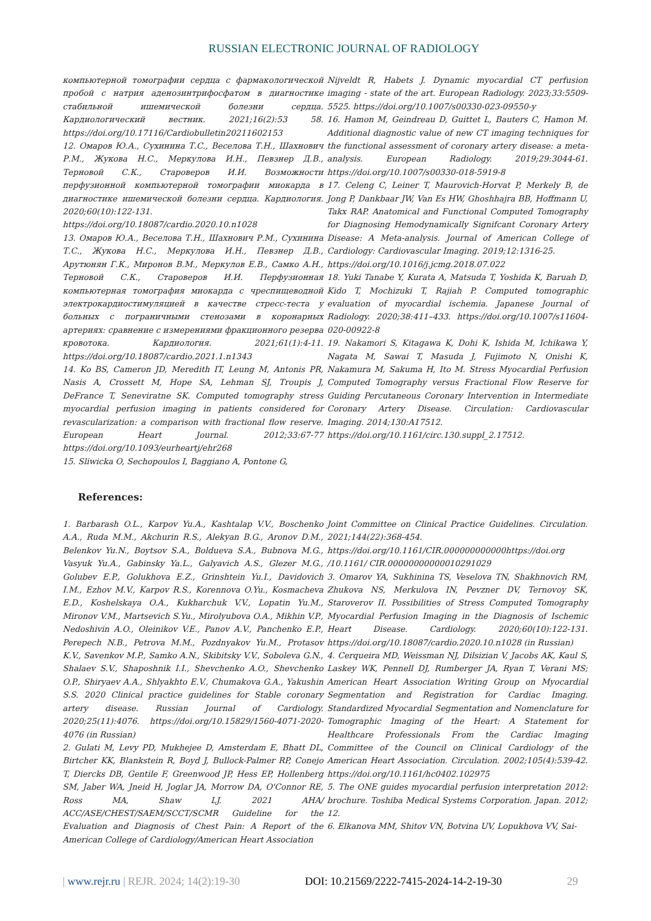RUSSIAN ELECTRONIC JOURNAL OF RADIOLOGY
компьютерной томографии сердца с фармакологической пробой с натрия аденозинтрифосфатом в диагностике стабильной ишемической болезни сердца. Кардиологический вестник. 2021;16(2):53 58. https://doi.org/10.17116/Cardiobulletin20211602153
12. Омаров Ю.А., Сухинина Т.С., Веселова Т.Н., Шахнович Р.М., Жукова Н.С., Меркулова И.Н., Певзнер Д.В., Терновой С.К., Староверов И.И. Возможности перфузионной компьютерной томографии миокарда в диагностике ишемической болезни сердца. Кардиология. 2020;60(10):122-131.
https://doi.org/10.18087/cardio.2020.10.n1028
13. Омаров Ю.А., Веселова Т.Н., Шахнович Р.М., Сухинина Т.С., Жукова Н.С., Меркулова И.Н., Певзнер Д.В., Арутюнян Г.К., Миронов В.М., Меркулов Е.В., Самко А.Н., Терновой С.К., Староверов И.И. Перфузионная компьютерная томография миокарда с чреспищеводной электрокардиостимуляцией в качестве стресс-теста у больных с пограничными стенозами в коронарных артериях: сравнение с измерениями фракционного резерва кровотока. Кардиология. 2021;61(1):4-11. https://doi.org/10.18087/cardio.2021.1.n1343
14. Ko BS, Cameron JD, Meredith IT, Leung M, Antonis PR, Nasis A, Crossett M, Hope SA, Lehman SJ, Troupis J, DeFrance T, Seneviratne SK. Computed tomography stress myocardial perfusion imaging in patients considered for revascularization: a comparison with fractional flow reserve. European Heart Journal. 2012;33:67-77 https://doi.org/10.1093/eurheartj/ehr268
15. Sliwicka O, Sechopoulos I, Baggiano A, Pontone G,
Nijveldt R, Habets J. Dynamic myocardial CT perfusion imaging - state of the art. European Radiology. 2023;33:5509-5525. https://doi.org/10.1007/s00330-023-09550-y
16. Hamon M, Geindreau D, Guittet L, Bauters C, Hamon M. Additional diagnostic value of new CT imaging techniques for the functional assessment of coronary artery disease: a meta-analysis. European Radiology. 2019;29:3044-61. https://doi.org/10.1007/s00330-018-5919-8
17. Celeng C, Leiner T, Maurovich-Horvat P, Merkely B, de Jong P, Dankbaar JW, Van Es HW, Ghoshhajra BB, Hoffmann U, Takx RAP. Anatomical and Functional Computed Tomography for Diagnosing Hemodynamically Signifcant Coronary Artery Disease: A Meta-analysis. Journal of American College of Cardiology: Cardiovascular Imaging. 2019;12:1316-25.
https://doi.org/10.1016/j.jcmg.2018.07.022
18. Yuki Tanabe Y, Kurata A, Matsuda T, Yoshida K, Baruah D, Kido T, Mochizuki T, Rajiah P. Computed tomographic evaluation of myocardial ischemia. Japanese Journal of Radiology. 2020;38:411–433. https://doi.org/10.1007/s11604-020-00922-8
19. Nakamori S, Kitagawa K, Dohi K, Ishida M, Ichikawa Y, Nagata M, Sawai T, Masuda J, Fujimoto N, Onishi K, Nakamura M, Sakuma H, Ito M. Stress Myocardial Perfusion Computed Tomography versus Fractional Flow Reserve for Guiding Percutaneous Coronary Intervention in Intermediate Coronary Artery Disease. Circulation: Cardiovascular Imaging. 2014;130:A17512.
https://doi.org/10.1161/circ.130.suppl_2.17512.
References:
1. Barbarash O.L., Karpov Yu.A., Kashtalap V.V., Boschenko A.A., Ruda M.M., Akchurin R.S., Alekyan B.G., Aronov D.M., Belenkov Yu.N., Boytsov S.A., Boldueva S.A., Bubnova M.G., Vasyuk Yu.A., Gabinsky Ya.L., Galyavich A.S., Glezer M.G., Golubev E.P., Golukhova E.Z., Grinshtein Yu.I., Davidovich I.M., Ezhov M.V., Karpov R.S., Korennova O.Yu., Kosmacheva E.D., Koshelskaya O.A., Kukharchuk V.V., Lopatin Yu.M., Mironov V.M., Martsevich S.Yu., Mirolyubova O.A., Mikhin V.P., Nedoshivin A.O., Oleinikov V.E., Panov A.V., Panchenko E.P., Perepech N.B., Petrova M.M., Pozdnyakov Yu.M., Protasov K.V., Savenkov M.P., Samko A.N., Skibitsky V.V., Soboleva G.N., Shalaev S.V., Shaposhnik I.I., Shevchenko A.O., Shevchenko O.P., Shiryaev A.A., Shlyakhto E.V., Chumakova G.A., Yakushin S.S. 2020 Clinical practice guidelines for Stable coronary artery disease. Russian Journal of Cardiology. 2020;25(11):4076. https://doi.org/10.15829/1560-4071-2020-4076 (in Russian)
2. Gulati M, Levy PD, Mukhejee D, Amsterdam E, Bhatt DL, Birtcher KK, Blankstein R, Boyd J, Bullock-Palmer RP, Conejo T, Diercks DB, Gentile F, Greenwood JP, Hess EP, Hollenberg SM, Jaber WA, Jneid H, Joglar JA, Morrow DA, O'Connor RE, Ross MA, Shaw LJ. 2021 AHA/ ACC/ASE/CHEST/SAEM/SCCT/SCMR Guideline for the Evaluation and Diagnosis of Chest Pain: A Report of the American College of Cardiology/American Heart Association
Joint Committee on Clinical Practice Guidelines. Circulation. 2021;144(22):368-454.
https://doi.org/10.1161/CIR.000000000000https://doi.org /10.1161/ CIR.00000000000010291029
3. Omarov YA, Sukhinina TS, Veselova TN, Shakhnovich RM, Zhukova NS, Merkulova IN, Pevzner DV, Ternovoy SK, Staroverov II. Possibilities of Stress Computed Tomography Myocardial Perfusion Imaging in the Diagnosis of Ischemic Heart Disease. Cardiology. 2020;60(10):122-131. https://doi.org/10.18087/cardio.2020.10.n1028 (in Russian)
4. Cerqueira MD, Weissman NJ, Dilsizian V, Jacobs AK, Kaul S, Laskey WK, Pennell DJ, Rumberger JA, Ryan T, Verani MS; American Heart Association Writing Group on Myocardial Segmentation and Registration for Cardiac Imaging. Standardized Myocardial Segmentation and Nomenclature for Tomographic Imaging of the Heart: A Statement for Healthcare Professionals From the Cardiac Imaging Committee of the Council on Clinical Cardiology of the American Heart Association. Circulation. 2002;105(4):539-42. https://doi.org/10.1161/hc0402.102975
5. The ONE guides myocardial perfusion interpretation 2012: brochure. Toshiba Medical Systems Corporation. Japan. 2012; 12.
6. Elkanova MM, Shitov VN, Botvina UV, Lopukhova VV, Sai-
| www.rejr.ru | REJR. 2024; 14(2):19-30 DOI: 10.21569/2222-7415-2024-14-2-19-30 29